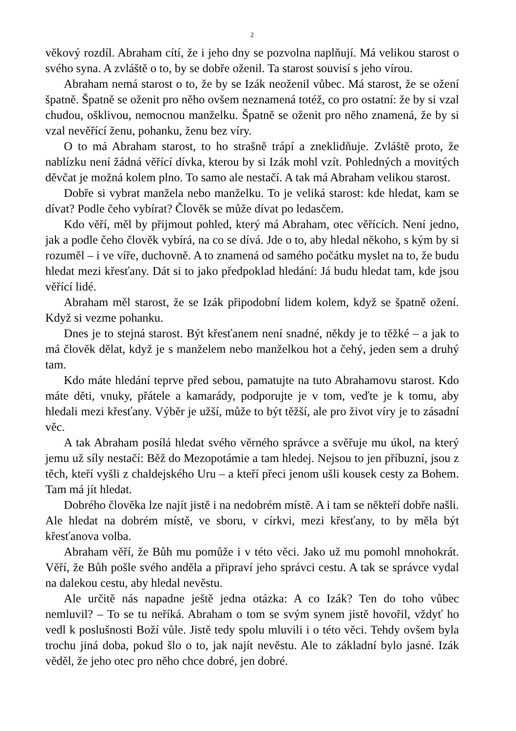2
věkový rozdíl. Abraham cítí, že i jeho dny se pozvolna naplňují. Má velikou starost o svého syna. A zvláště o to, by se dobře oženil. Ta starost souvisí s jeho vírou.
Abraham nemá starost o to, že by se Izák neoženil vůbec. Má starost, že se ožení špatně. Špatně se oženit pro něho ovšem neznamená totéž, co pro ostatní: že by si vzal chudou, ošklivou, nemocnou manželku. Špatně se oženit pro něho znamená, že by si vzal nevěřící ženu, pohanku, ženu bez víry.
O to má Abraham starost, to ho strašně trápí a zneklidňuje. Zvláště proto, že nablízku není žádná věřící dívka, kterou by si Izák mohl vzít. Pohledných a movitých děvčat je možná kolem plno. To samo ale nestačí. A tak má Abraham velikou starost.
Dobře si vybrat manžela nebo manželku. To je veliká starost: kde hledat, kam se dívat? Podle čeho vybírat? Člověk se může dívat po ledasčem.
Kdo věří, měl by přijmout pohled, který má Abraham, otec věřících. Není jedno, jak a podle čeho člověk vybírá, na co se dívá. Jde o to, aby hledal někoho, s kým by si rozuměl – i ve víře, duchovně. A to znamená od samého počátku myslet na to, že budu hledat mezi křesťany. Dát si to jako předpoklad hledání: Já budu hledat tam, kde jsou věřící lidé.
Abraham měl starost, že se Izák připodobní lidem kolem, když se špatně ožení. Když si vezme pohanku.
Dnes je to stejná starost. Být křesťanem není snadné, někdy je to těžké – a jak to má člověk dělat, když je s manželem nebo manželkou hot a čehý, jeden sem a druhý tam.
Kdo máte hledání teprve před sebou, pamatujte na tuto Abrahamovu starost. Kdo máte děti, vnuky, přátele a kamarády, podporujte je v tom, veďte je k tomu, aby hledali mezi křesťany. Výběr je užší, může to být těžší, ale pro život víry je to zásadní věc.
A tak Abraham posílá hledat svého věrného správce a svěřuje mu úkol, na který jemu už síly nestačí: Běž do Mezopotámie a tam hledej. Nejsou to jen příbuzní, jsou z těch, kteří vyšli z chaldejského Uru – a kteří přeci jenom ušli kousek cesty za Bohem. Tam má jít hledat.
Dobrého člověka lze najít jistě i na nedobrém místě. A i tam se někteří dobře našli. Ale hledat na dobrém místě, ve sboru, v církvi, mezi křesťany, to by měla být křesťanova volba.
Abraham věří, že Bůh mu pomůže i v této věci. Jako už mu pomohl mnohokrát. Věří, že Bůh pošle svého anděla a připraví jeho správci cestu. A tak se správce vydal na dalekou cestu, aby hledal nevěstu.
Ale určitě nás napadne ještě jedna otázka: A co Izák? Ten do toho vůbec nemluvil? – To se tu neříká. Abraham o tom se svým synem jistě hovořil, vždyť ho vedl k poslušnosti Boží vůle. Jistě tedy spolu mluvili i o této věci. Tehdy ovšem byla trochu jiná doba, pokud šlo o to, jak najít nevěstu. Ale to základní bylo jasné. Izák věděl, že jeho otec pro něho chce dobré, jen dobré.